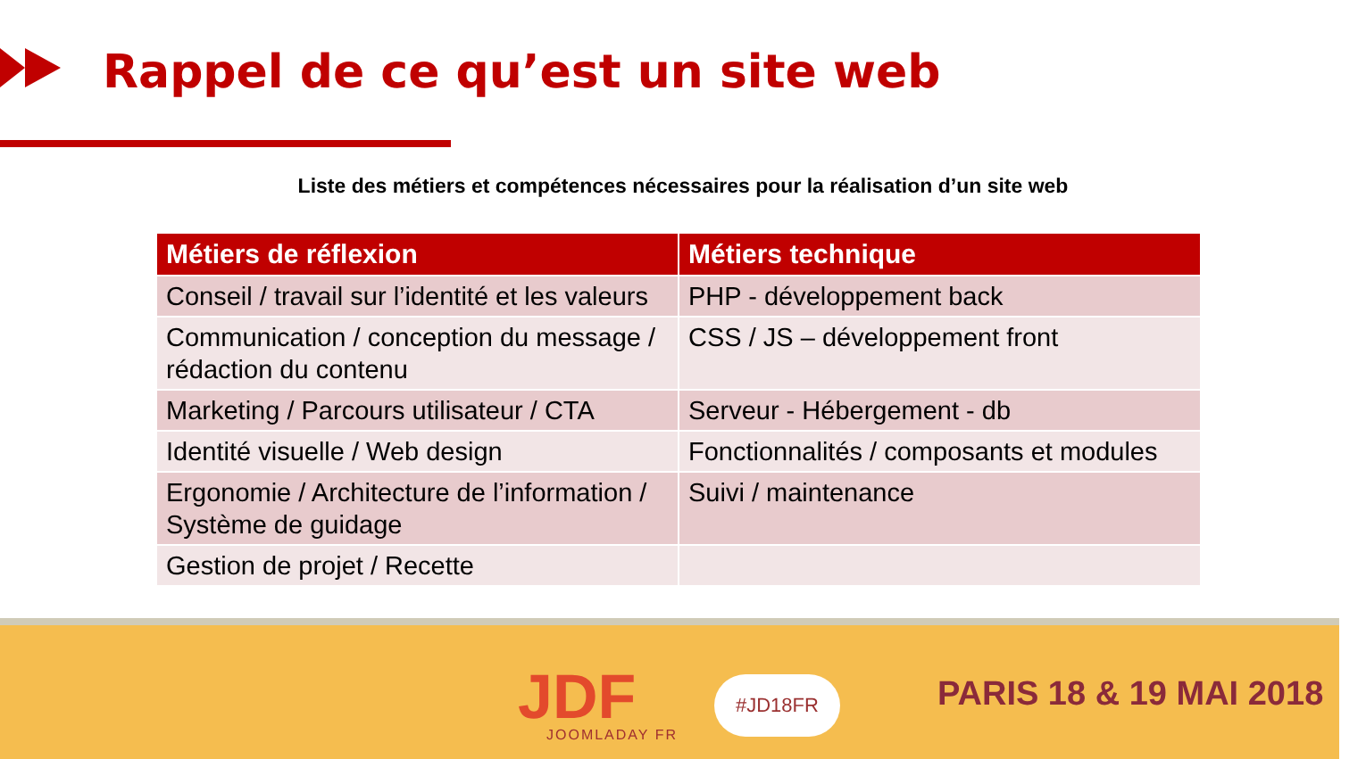Rappel de ce qu’est un site web
Liste des métiers et compétences nécessaires pour la réalisation d’un site web
| Métiers de réflexion | Métiers technique |
| --- | --- |
| Conseil / travail sur l’identité et les valeurs | PHP - développement back |
| Communication / conception du message / rédaction du contenu | CSS / JS – développement front |
| Marketing / Parcours utilisateur / CTA | Serveur - Hébergement - db |
| Identité visuelle / Web design | Fonctionnalités / composants et modules |
| Ergonomie / Architecture de l’information / Système de guidage | Suivi / maintenance |
| Gestion de projet / Recette | |
JDF JOOMLADAY FR
#JD18FR PARIS 18 & 19 MAI 2018